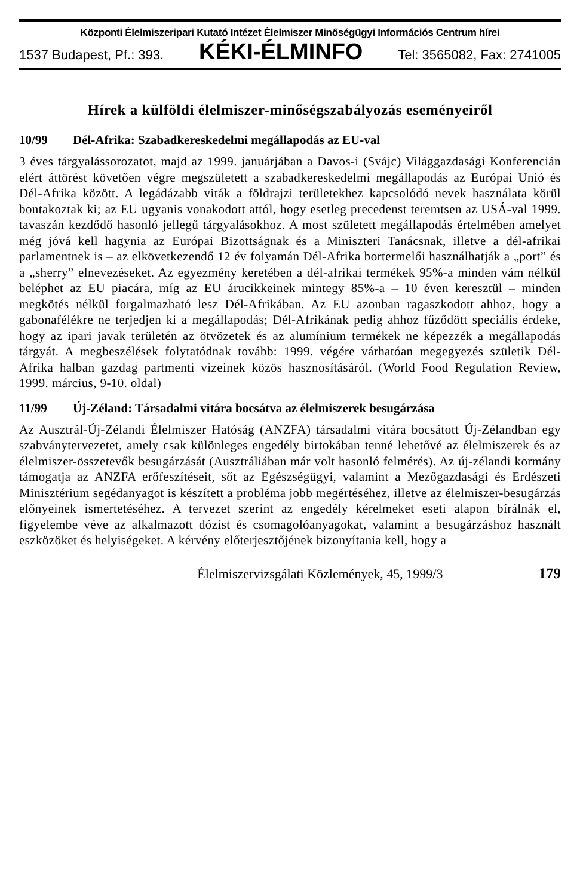Központi Élelmiszeripari Kutató Intézet Élelmiszer Minőségügyi Információs Centrum hírei
1537 Budapest, Pf.: 393. KÉKI-ÉLMINFO Tel: 3565082, Fax: 2741005
Hírek a külföldi élelmiszer-minőségszabályozás eseményeiről
10/99 Dél-Afrika: Szabadkereskedelmi megállapodás az EU-val
3 éves tárgyalássorozatot, majd az 1999. januárjában a Davos-i (Svájc) Világgazdasági Konferencián elért áttörést követően végre megszületett a szabadkereskedelmi megállapodás az Európai Unió és Dél-Afrika között. A legádázabb viták a földrajzi területekhez kapcsolódó nevek használata körül bontakoztak ki; az EU ugyanis vonakodott attól, hogy esetleg precedenst teremtsen az USÁ-val 1999. tavaszán kezdődő hasonló jellegű tárgyalásokhoz. A most született megállapodás értelmében amelyet még jóvá kell hagynia az Európai Bizottságnak és a Miniszteri Tanácsnak, illetve a dél-afrikai parlamentnek is – az elkövetkezendő 12 év folyamán Dél-Afrika bortermelői használhatják a „port” és a „sherry” elnevezéseket. Az egyezmény keretében a dél-afrikai termékek 95%-a minden vám nélkül beléphet az EU piacára, míg az EU árucikkeinek mintegy 85%-a – 10 éven keresztül – minden megkötés nélkül forgalmazható lesz Dél-Afrikában. Az EU azonban ragaszkodott ahhoz, hogy a gabonafélékre ne terjedjen ki a megállapodás; Dél-Afrikának pedig ahhoz fűződött speciális érdeke, hogy az ipari javak területén az ötvözetek és az alumínium termékek ne képezzék a megállapodás tárgyát. A megbeszélések folytatódnak tovább: 1999. végére várhatóan megegyezés születik Dél-Afrika halban gazdag partmenti vizeinek közös hasznosításáról. (World Food Regulation Review, 1999. március, 9-10. oldal)
11/99 Új-Zéland: Társadalmi vitára bocsátva az élelmiszerek besugárzása
Az Ausztrál-Új-Zélandi Élelmiszer Hatóság (ANZFA) társadalmi vitára bocsátott Új-Zélandban egy szabványtervezetet, amely csak különleges engedély birtokában tenné lehetővé az élelmiszerek és az élelmiszer-összetevők besugárzását (Ausztráliában már volt hasonló felmérés). Az új-zélandi kormány támogatja az ANZFA erőfeszítéseit, sőt az Egészségügyi, valamint a Mezőgazdasági és Erdészeti Minisztérium segédanyagot is készített a probléma jobb megértéséhez, illetve az élelmiszer-besugárzás előnyeinek ismertetéséhez. A tervezet szerint az engedély kérelmeket eseti alapon bírálnák el, figyelembe véve az alkalmazott dózist és csomagolóanyagokat, valamint a besugárzáshoz használt eszközöket és helyiségeket. A kérvény előterjesztőjének bizonyítania kell, hogy a
Élelmiszervizsgálati Közlemények, 45, 1999/3 179